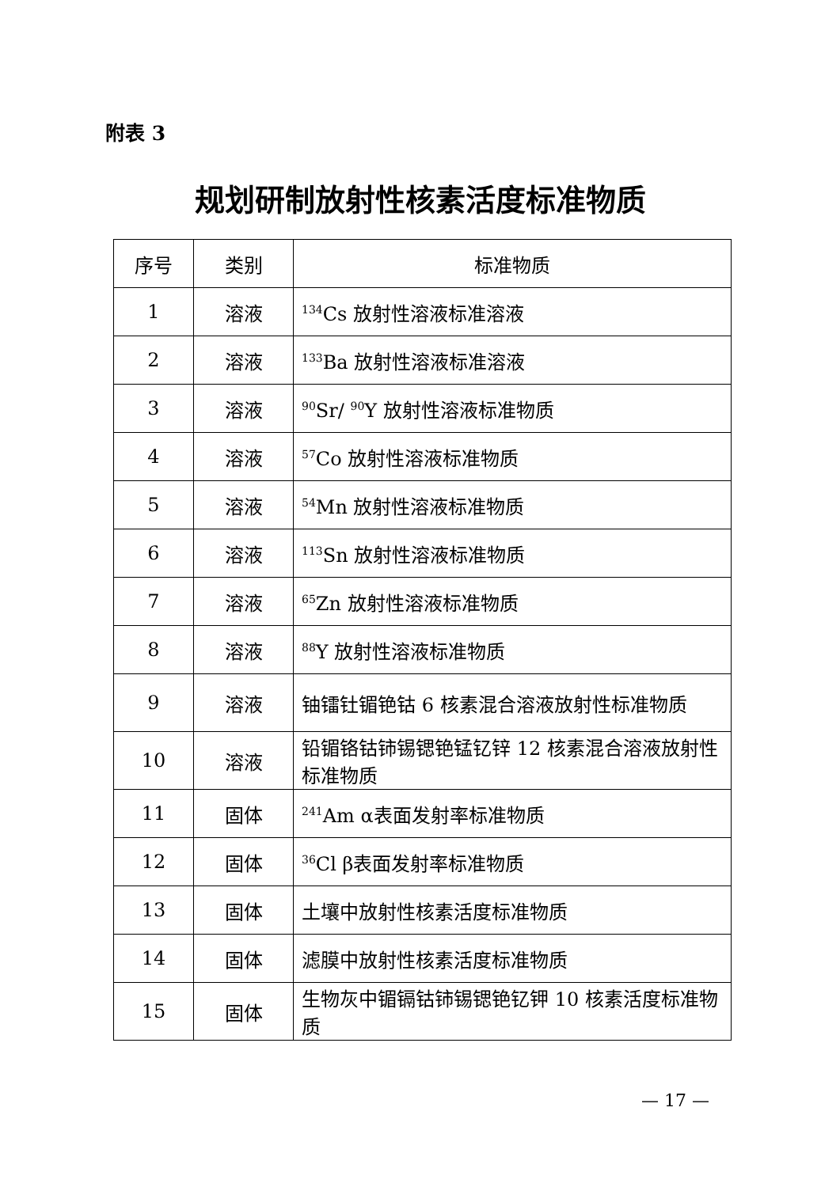附表 3
规划研制放射性核素活度标准物质
| 序号 | 类别 | 标准物质 |
| --- | --- | --- |
| 1 | 溶液 | <sup>134</sup>Cs 放射性溶液标准溶液 |
| 2 | 溶液 | <sup>133</sup>Ba 放射性溶液标准溶液 |
| 3 | 溶液 | <sup>90</sup>Sr/ <sup>90</sup>Y 放射性溶液标准物质 |
| 4 | 溶液 | <sup>57</sup>Co 放射性溶液标准物质 |
| 5 | 溶液 | <sup>54</sup>Mn 放射性溶液标准物质 |
| 6 | 溶液 | <sup>113</sup>Sn 放射性溶液标准物质 |
| 7 | 溶液 | <sup>65</sup>Zn 放射性溶液标准物质 |
| 8 | 溶液 | <sup>88</sup>Y 放射性溶液标准物质 |
| 9 | 溶液 | 铀镭钍镅铯钴 6 核素混合溶液放射性标准物质 |
| 10 | 溶液 | 铅镅铬钴铈锡锶铯锰钇锌 12 核素混合溶液放射性标准物质 |
| 11 | 固体 | <sup>241</sup>Am α表面发射率标准物质 |
| 12 | 固体 | <sup>36</sup>Cl β表面发射率标准物质 |
| 13 | 固体 | 土壤中放射性核素活度标准物质 |
| 14 | 固体 | 滤膜中放射性核素活度标准物质 |
| 15 | 固体 | 生物灰中镅镉钴铈锡锶铯钇钾 10 核素活度标准物质 |
— 17 —